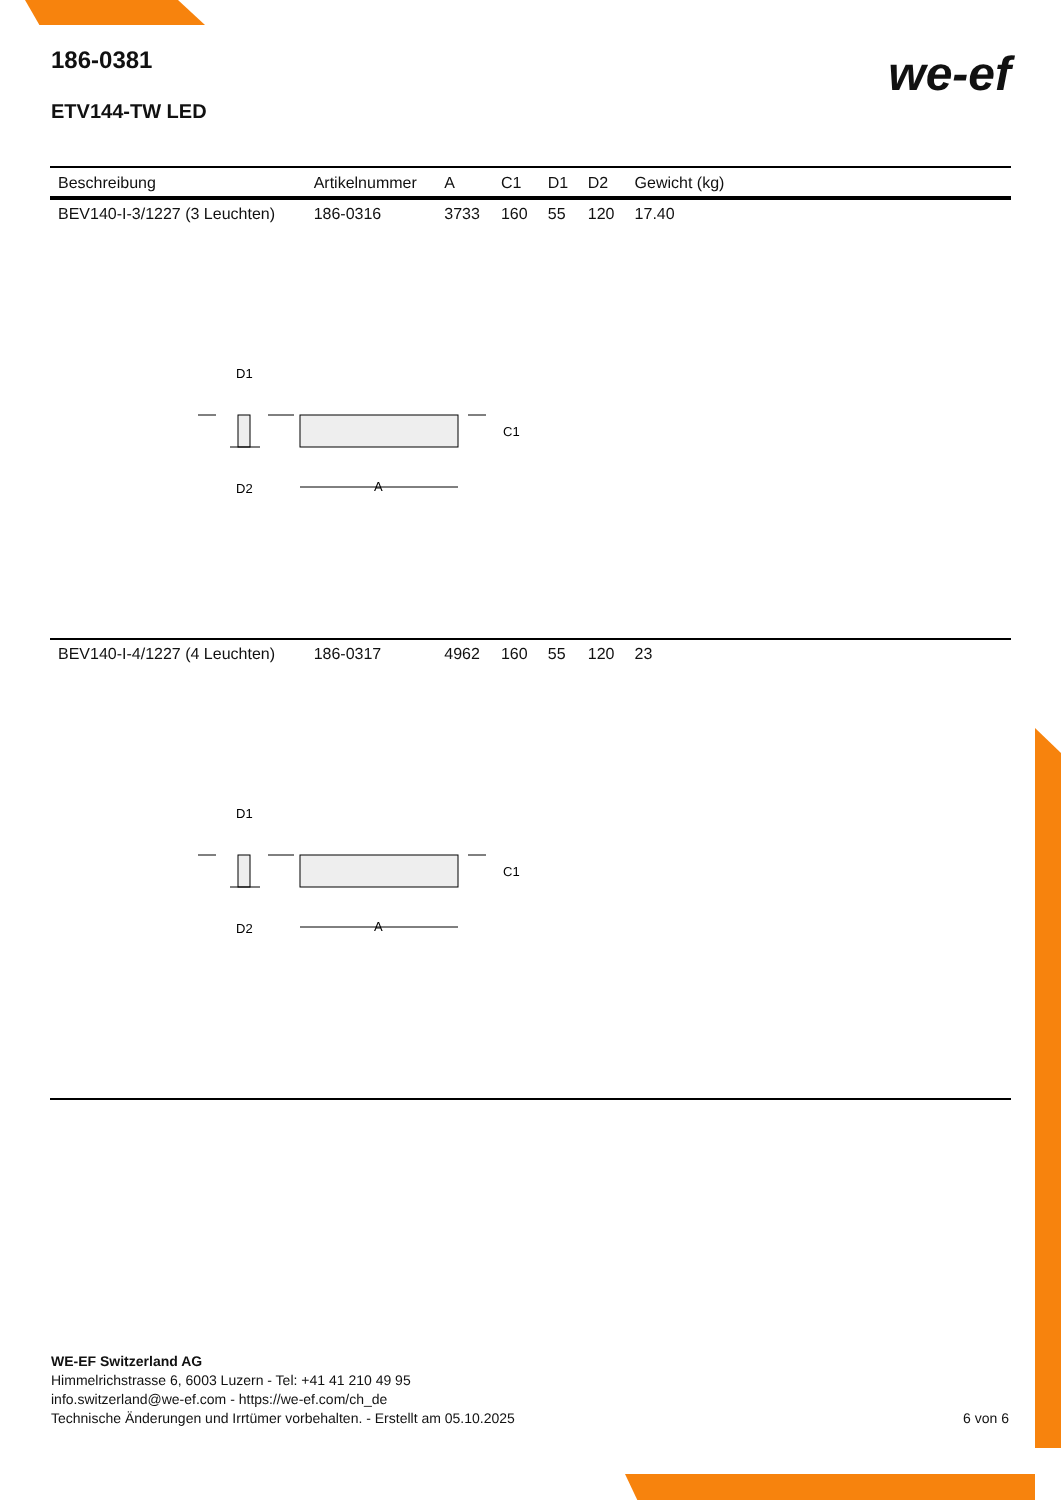186-0381
ETV144-TW LED
we-ef
| Beschreibung | Artikelnummer | A | C1 | D1 | D2 | Gewicht (kg) |
| --- | --- | --- | --- | --- | --- | --- |
| BEV140-I-3/1227 (3 Leuchten) | 186-0316 | 3733 | 160 | 55 | 120 | 17.40 |
| D1 C1 D2 A | | | | | | |
| BEV140-I-4/1227 (4 Leuchten) | 186-0317 | 4962 | 160 | 55 | 120 | 23 |
| D1 C1 D2 A | | | | | | |
WE-EF Switzerland AG
Himmelrichstrasse 6, 6003 Luzern - Tel: +41 41 210 49 95
info.switzerland@we-ef.com - https://we-ef.com/ch_de
Technische Änderungen und Irrtümer vorbehalten. - Erstellt am 05.10.2025
6 von 6